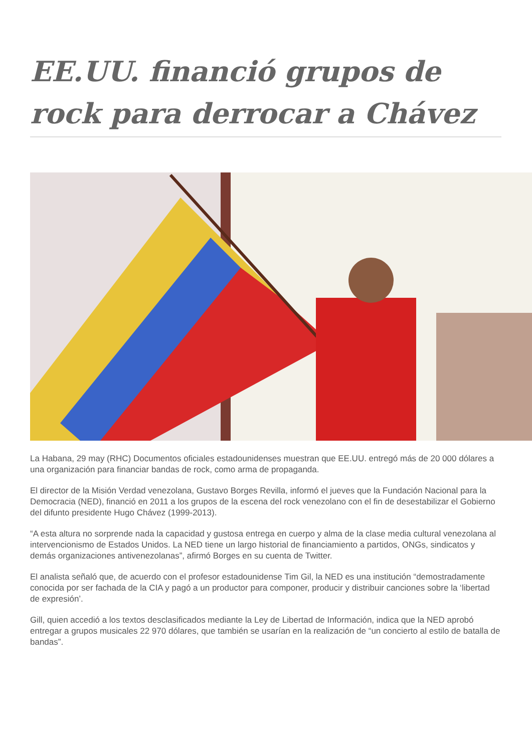EE.UU. financió grupos de rock para derrocar a Chávez
La Habana, 29 may (RHC) Documentos oficiales estadounidenses muestran que EE.UU. entregó más de 20 000 dólares a una organización para financiar bandas de rock, como arma de propaganda.
El director de la Misión Verdad venezolana, Gustavo Borges Revilla, informó el jueves que la Fundación Nacional para la Democracia (NED), financió en 2011 a los grupos de la escena del rock venezolano con el fin de desestabilizar el Gobierno del difunto presidente Hugo Chávez (1999-2013).
“A esta altura no sorprende nada la capacidad y gustosa entrega en cuerpo y alma de la clase media cultural venezolana al intervencionismo de Estados Unidos. La NED tiene un largo historial de financiamiento a partidos, ONGs, sindicatos y demás organizaciones antivenezolanas”, afirmó Borges en su cuenta de Twitter.
El analista señaló que, de acuerdo con el profesor estadounidense Tim Gil, la NED es una institución “demostradamente conocida por ser fachada de la CIA y pagó a un productor para componer, producir y distribuir canciones sobre la ‘libertad de expresión’.
Gill, quien accedió a los textos desclasificados mediante la Ley de Libertad de Información, indica que la NED aprobó entregar a grupos musicales 22 970 dólares, que también se usarían en la realización de “un concierto al estilo de batalla de bandas”.